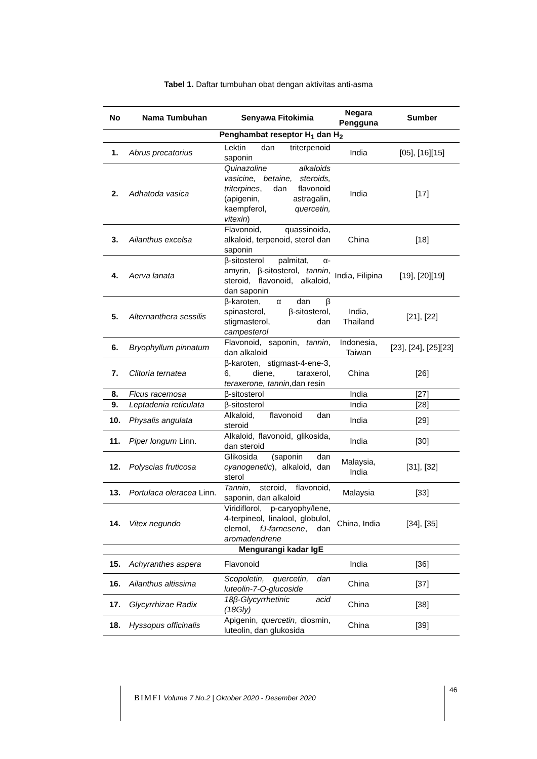Tabel 1. Daftar tumbuhan obat dengan aktivitas anti-asma
| No | Nama Tumbuhan | Senyawa Fitokimia | Negara Pengguna | Sumber |
| --- | --- | --- | --- | --- |
| Penghambat reseptor H<sub>1</sub> dan H<sub>2</sub> | | | | |
| 1. | Abrus precatorius | Lektin dan triterpenoid saponin | India | [05], [16][15] |
| 2. | Adhatoda vasica | Quinazoline alkaloids vasicine, betaine, steroids, triterpines , dan flavonoid (apigenin, astragalin, kaempferol, quercetin, vitexin ) | India | [17] |
| 3. | Ailanthus excelsa | Flavonoid, quassinoida, alkaloid, terpenoid, sterol dan saponin | China | [18] |
| 4. | Aerva lanata | β-sitosterol palmitat, α-amyrin, β-sitosterol, tannin , steroid, flavonoid, alkaloid, dan saponin | India, Filipina | [19], [20][19] |
| 5. | Alternanthera sessilis | β-karoten, α dan β spinasterol, β-sitosterol, stigmasterol, dan campesterol | India, Thailand | [21], [22] |
| 6. | Bryophyllum pinnatum | Flavonoid, saponin, tannin , dan alkaloid | Indonesia, Taiwan | [23], [24], [25][23] |
| 7. | Clitoria ternatea | β-karoten, stigmast-4-ene-3, 6, diene, taraxerol, teraxerone, tannin ,dan resin | China | [26] |
| 8. | Ficus racemosa | β-sitosterol | India | [27] |
| 9. | Leptadenia reticulata | β-sitosterol | India | [28] |
| 10. | Physalis angulata | Alkaloid, flavonoid dan steroid | India | [29] |
| 11. | Piper longum Linn. | Alkaloid, flavonoid, glikosida, dan steroid | India | [30] |
| 12. | Polyscias fruticosa | Glikosida (saponin dan cyanogenetic ), alkaloid, dan sterol | Malaysia, India | [31], [32] |
| 13. | Portulaca oleracea Linn. | Tannin , steroid, flavonoid, saponin, dan alkaloid | Malaysia | [33] |
| 14. | Vitex negundo | Viridiflorol, p-caryophy/lene, 4-terpineol, linalool, globulol, elemol, fJ-farnesene , dan aromadendrene | China, India | [34], [35] |
| Mengurangi kadar IgE | | | | |
| 15. | Achyranthes aspera | Flavonoid | India | [36] |
| 16. | Ailanthus altissima | Scopoletin, quercetin, dan luteolin-7-O-glucoside | China | [37] |
| 17. | Glycyrrhizae Radix | 18β-Glycyrrhetinic acid (18Gly) | China | [38] |
| 18. | Hyssopus officinalis | Apigenin, quercetin , diosmin, luteolin, dan glukosida | China | [39] |
BIMFI Volume 7 No.2 | Oktober 2020 - Desember 2020
46